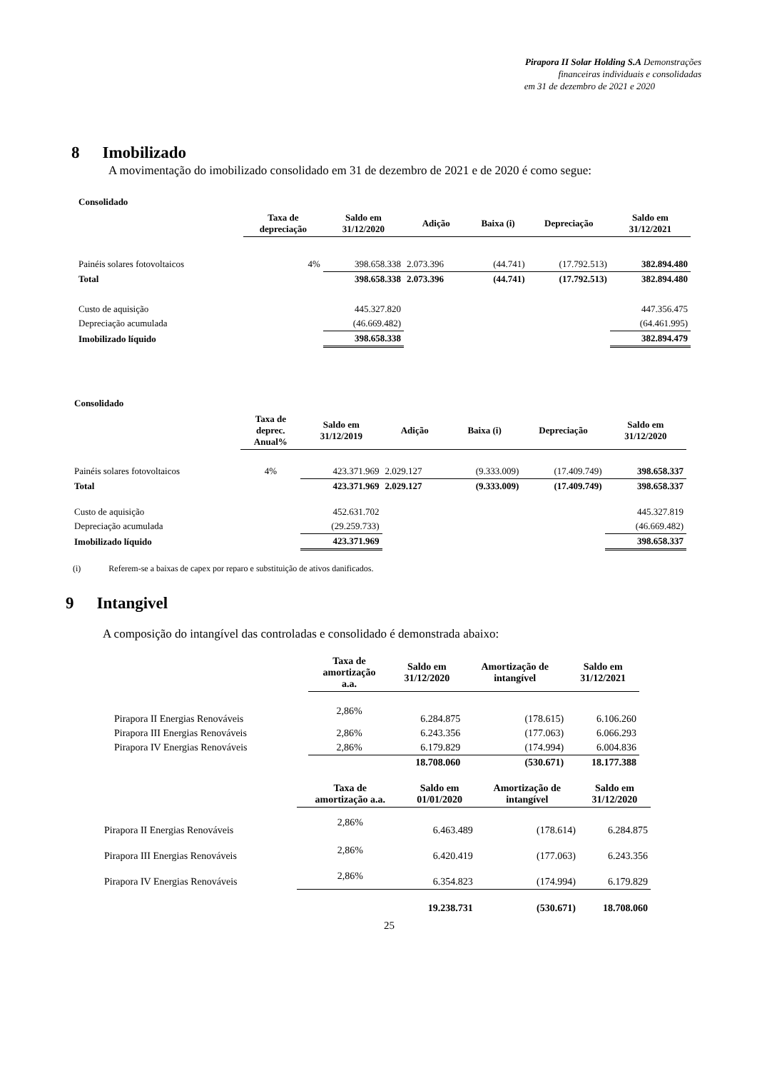Pirapora II Solar Holding S.A Demonstrações
financeiras individuais e consolidadas
em 31 de dezembro de 2021 e 2020
8 Imobilizado
A movimentação do imobilizado consolidado em 31 de dezembro de 2021 e de 2020 é como segue:
Consolidado
| | Taxa de depreciação | Saldo em 31/12/2020 | Adição | Baixa (i) | Depreciação | Saldo em 31/12/2021 |
| --- | --- | --- | --- | --- | --- | --- |
| Painéis solares fotovoltaicos | 4% | 398.658.338 | 2.073.396 | (44.741) | (17.792.513) | 382.894.480 |
| Total | | 398.658.338 | 2.073.396 | (44.741) | (17.792.513) | 382.894.480 |
| Custo de aquisição | | 445.327.820 | | | | 447.356.475 |
| Depreciação acumulada | | (46.669.482) | | | | (64.461.995) |
| Imobilizado líquido | | 398.658.338 | | | | 382.894.479 |
Consolidado
| | Taxa de deprec. Anual% | Saldo em 31/12/2019 | Adição | Baixa (i) | Depreciação | Saldo em 31/12/2020 |
| --- | --- | --- | --- | --- | --- | --- |
| Painéis solares fotovoltaicos | 4% | 423.371.969 | 2.029.127 | (9.333.009) | (17.409.749) | 398.658.337 |
| Total | | 423.371.969 | 2.029.127 | (9.333.009) | (17.409.749) | 398.658.337 |
| Custo de aquisição | | 452.631.702 | | | | 445.327.819 |
| Depreciação acumulada | | (29.259.733) | | | | (46.669.482) |
| Imobilizado líquido | | 423.371.969 | | | | 398.658.337 |
(i) Referem-se a baixas de capex por reparo e substituição de ativos danificados.
9 Intangivel
A composição do intangível das controladas e consolidado é demonstrada abaixo:
| | Taxa de amortização a.a. | Saldo em 31/12/2020 | Amortização de intangível | Saldo em 31/12/2021 |
| --- | --- | --- | --- | --- |
| Pirapora II Energias Renováveis | 2,86% | 6.284.875 | (178.615) | 6.106.260 |
| Pirapora III Energias Renováveis | 2,86% | 6.243.356 | (177.063) | 6.066.293 |
| Pirapora IV Energias Renováveis | 2,86% | 6.179.829 | (174.994) | 6.004.836 |
| | | 18.708.060 | (530.671) | 18.177.388 |
| | Taxa de amortização a.a. | Saldo em 01/01/2020 | Amortização de intangível | Saldo em 31/12/2020 |
| --- | --- | --- | --- | --- |
| Pirapora II Energias Renováveis | 2,86% | 6.463.489 | (178.614) | 6.284.875 |
| Pirapora III Energias Renováveis | 2,86% | 6.420.419 | (177.063) | 6.243.356 |
| Pirapora IV Energias Renováveis | 2,86% | 6.354.823 | (174.994) | 6.179.829 |
| | | 19.238.731 | (530.671) | 18.708.060 |
25